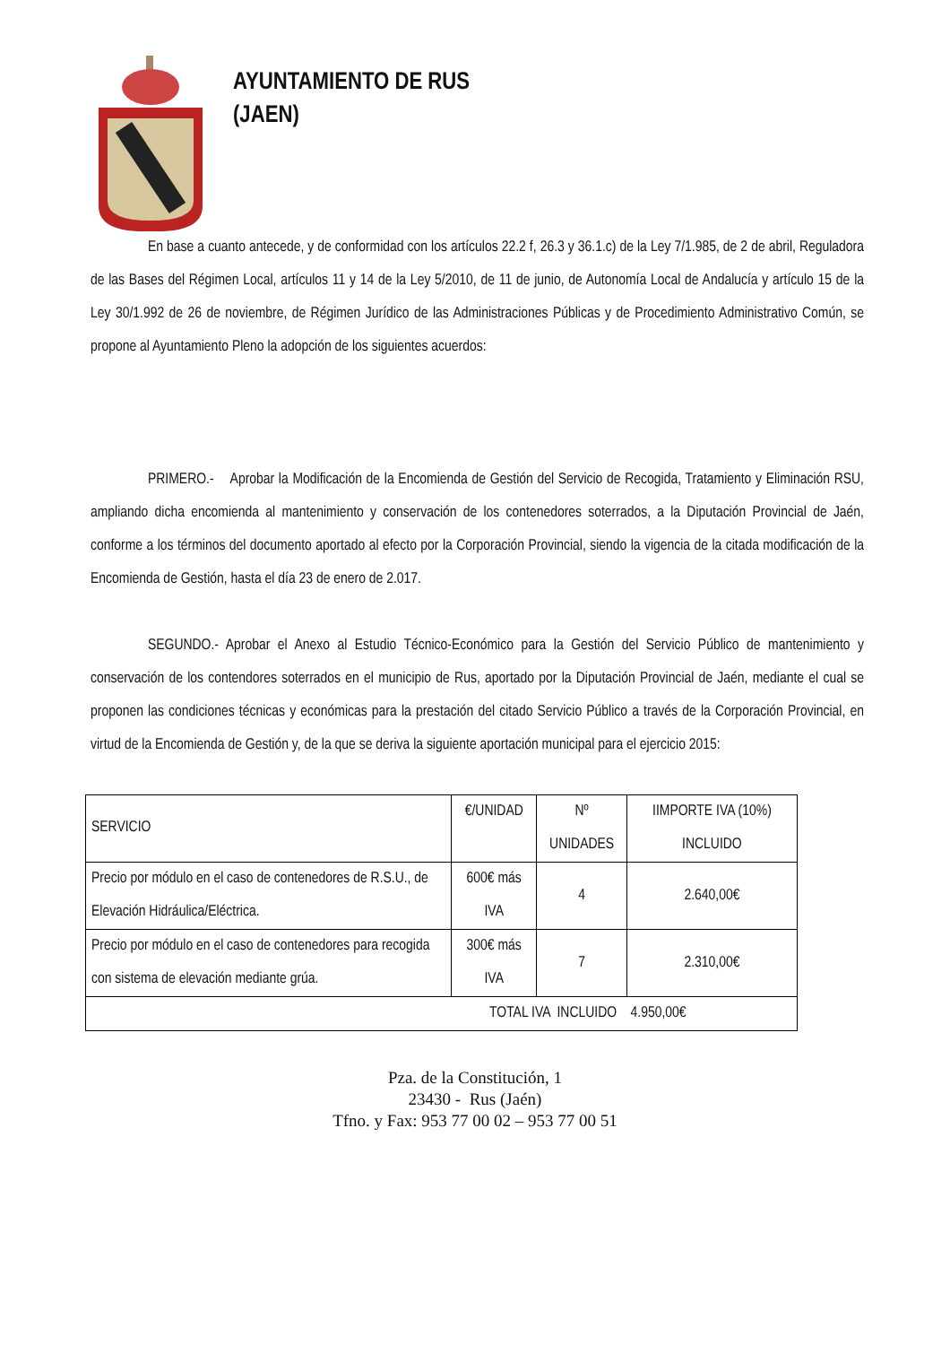AYUNTAMIENTO DE RUS
(JAEN)
En base a cuanto antecede, y de conformidad con los artículos 22.2 f, 26.3 y 36.1.c) de la Ley 7/1.985, de 2 de abril, Reguladora de las Bases del Régimen Local, artículos 11 y 14 de la Ley 5/2010, de 11 de junio, de Autonomía Local de Andalucía y artículo 15 de la Ley 30/1.992 de 26 de noviembre, de Régimen Jurídico de las Administraciones Públicas y de Procedimiento Administrativo Común, se propone al Ayuntamiento Pleno la adopción de los siguientes acuerdos:
PRIMERO.- Aprobar la Modificación de la Encomienda de Gestión del Servicio de Recogida, Tratamiento y Eliminación RSU, ampliando dicha encomienda al mantenimiento y conservación de los contenedores soterrados, a la Diputación Provincial de Jaén, conforme a los términos del documento aportado al efecto por la Corporación Provincial, siendo la vigencia de la citada modificación de la Encomienda de Gestión, hasta el día 23 de enero de 2.017.
SEGUNDO.- Aprobar el Anexo al Estudio Técnico-Económico para la Gestión del Servicio Público de mantenimiento y conservación de los contendores soterrados en el municipio de Rus, aportado por la Diputación Provincial de Jaén, mediante el cual se proponen las condiciones técnicas y económicas para la prestación del citado Servicio Público a través de la Corporación Provincial, en virtud de la Encomienda de Gestión y, de la que se deriva la siguiente aportación municipal para el ejercicio 2015:
| SERVICIO | €/UNIDAD | Nº UNIDADES | IIMPORTE IVA (10%) INCLUIDO |
| Precio por módulo en el caso de contenedores de R.S.U., de Elevación Hidráulica/Eléctrica. | 600€ más IVA | 4 | 2.640,00€ |
| Precio por módulo en el caso de contenedores para recogida con sistema de elevación mediante grúa. | 300€ más IVA | 7 | 2.310,00€ |
| TOTAL IVA INCLUIDO 4.950,00€ | | | |
Pza. de la Constitución, 1
23430 - Rus (Jaén)
Tfno. y Fax: 953 77 00 02 – 953 77 00 51